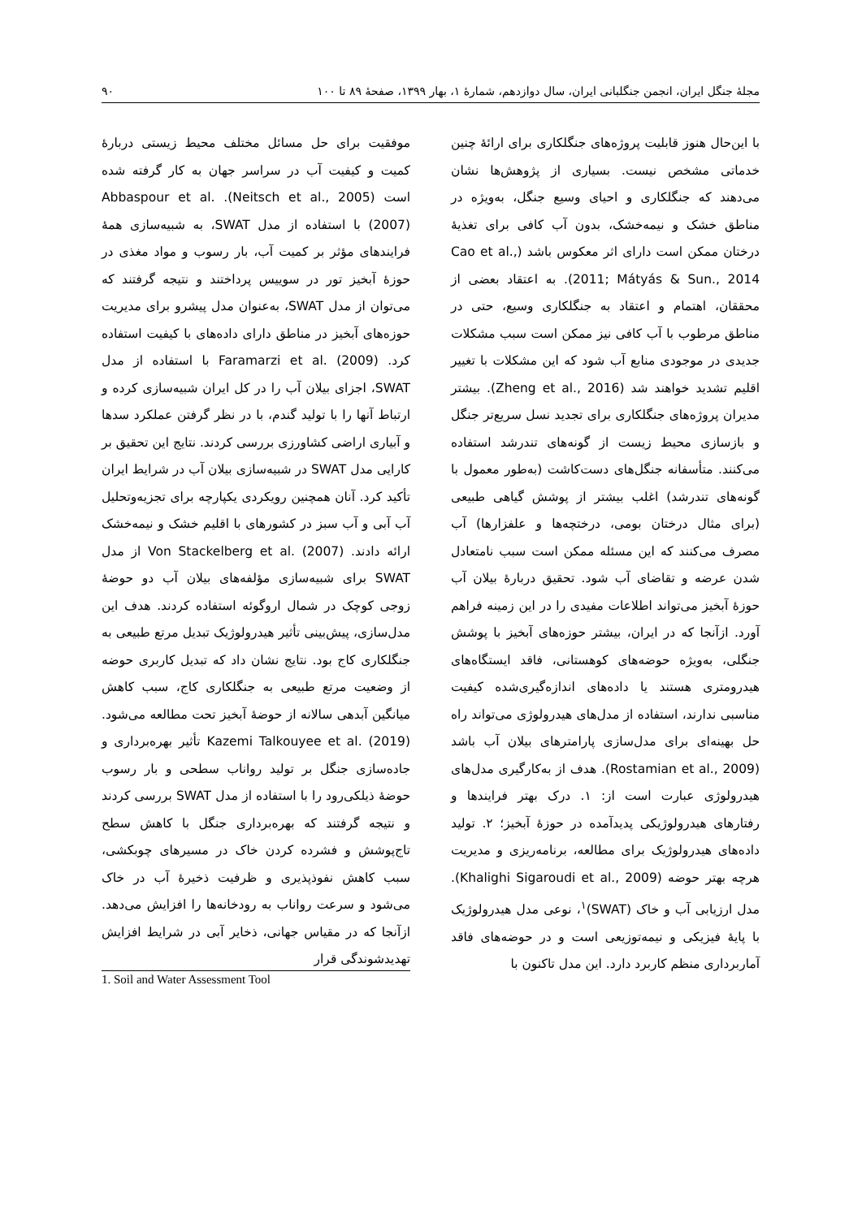مجلهٔ جنگل ایران، انجمن جنگلبانی ایران، سال دوازدهم، شمارهٔ ۱، بهار ۱۳۹۹، صفحهٔ ۸۹ تا ۱۰۰ ۹۰
با این‌حال هنوز قابلیت پروژه‌های جنگلکاری برای ارائهٔ چنین خدماتی مشخص نیست. بسیاری از پژوهش‌ها نشان می‌دهند که جنگلکاری و احیای وسیع جنگل، به‌ویژه در مناطق خشک و نیمه‌خشک، بدون آب کافی برای تغذیهٔ درختان ممکن است دارای اثر معکوس باشد (Cao et al., 2011; Mátyás & Sun., 2014). به اعتقاد بعضی از محققان، اهتمام و اعتقاد به جنگلکاری وسیع، حتی در مناطق مرطوب با آب کافی نیز ممکن است سبب مشکلات جدیدی در موجودی منابع آب شود که این مشکلات با تغییر اقلیم تشدید خواهند شد (Zheng et al., 2016). بیشتر مدیران پروژه‌های جنگلکاری برای تجدید نسل سریع‌تر جنگل و بازسازی محیط زیست از گونه‌های تندرشد استفاده می‌کنند. متأسفانه جنگل‌های دست‌کاشت (به‌طور معمول با گونه‌های تندرشد) اغلب بیشتر از پوشش گیاهی طبیعی (برای مثال درختان بومی، درختچه‌ها و علفزارها) آب مصرف می‌کنند که این مسئله ممکن است سبب نامتعادل شدن عرضه و تقاضای آب شود. تحقیق دربارهٔ بیلان آب حوزهٔ آبخیز می‌تواند اطلاعات مفیدی را در این زمینه فراهم آورد. ازآنجا که در ایران، بیشتر حوزه‌های آبخیز با پوشش جنگلی، به‌ویژه حوضه‌های کوهستانی، فاقد ایستگاه‌های هیدرومتری هستند یا داده‌های اندازه‌گیری‌شده کیفیت مناسبی ندارند، استفاده از مدل‌های هیدرولوژی می‌تواند راه حل بهینه‌ای برای مدل‌سازی پارامترهای بیلان آب باشد (Rostamian et al., 2009). هدف از به‌کارگیری مدل‌های هیدرولوژی عبارت است از: ۱. درک بهتر فرایندها و رفتارهای هیدرولوژیکی پدیدآمده در حوزهٔ آبخیز؛ ۲. تولید داده‌های هیدرولوژیک برای مطالعه، برنامه‌ریزی و مدیریت هرچه بهتر حوضه (Khalighi Sigaroudi et al., 2009). مدل ارزیابی آب و خاک (SWAT)<sup>۱</sup>، نوعی مدل هیدرولوژیک با پایهٔ فیزیکی و نیمه‌توزیعی است و در حوضه‌های فاقد آماربرداری منظم کاربرد دارد. این مدل تاکنون با
موفقیت برای حل مسائل مختلف محیط زیستی دربارهٔ کمیت و کیفیت آب در سراسر جهان به کار گرفته شده است (Neitsch et al., 2005). Abbaspour et al. (2007) با استفاده از مدل SWAT، به شبیه‌سازی همهٔ فرایندهای مؤثر بر کمیت آب، بار رسوب و مواد مغذی در حوزهٔ آبخیز تور در سوییس پرداختند و نتیجه گرفتند که می‌توان از مدل SWAT، به‌عنوان مدل پیشرو برای مدیریت حوزه‌های آبخیز در مناطق دارای داده‌های با کیفیت استفاده کرد. Faramarzi et al. (2009) با استفاده از مدل SWAT، اجزای بیلان آب را در کل ایران شبیه‌سازی کرده و ارتباط آنها را با تولید گندم، با در نظر گرفتن عملکرد سدها و آبیاری اراضی کشاورزی بررسی کردند. نتایج این تحقیق بر کارایی مدل SWAT در شبیه‌سازی بیلان آب در شرایط ایران تأکید کرد. آنان همچنین رویکردی یکپارچه برای تجزیه‌وتحلیل آب آبی و آب سبز در کشورهای با اقلیم خشک و نیمه‌خشک ارائه دادند. Von Stackelberg et al. (2007) از مدل SWAT برای شبیه‌سازی مؤلفه‌های بیلان آب دو حوضهٔ زوجی کوچک در شمال اروگوئه استفاده کردند. هدف این مدل‌سازی، پیش‌بینی تأثیر هیدرولوژیک تبدیل مرتع طبیعی به جنگلکاری کاج بود. نتایج نشان داد که تبدیل کاربری حوضه از وضعیت مرتع طبیعی به جنگلکاری کاج، سبب کاهش میانگین آبدهی سالانه از حوضهٔ آبخیز تحت مطالعه می‌شود. Kazemi Talkouyee et al. (2019) تأثیر بهره‌برداری و جاده‌سازی جنگل بر تولید رواناب سطحی و بار رسوب حوضهٔ ذیلکی‌رود را با استفاده از مدل SWAT بررسی کردند و نتیجه گرفتند که بهره‌برداری جنگل با کاهش سطح تاج‌پوشش و فشرده کردن خاک در مسیرهای چوبکشی، سبب کاهش نفوذپذیری و ظرفیت ذخیرهٔ آب در خاک می‌شود و سرعت رواناب به رودخانه‌ها را افزایش می‌دهد. ازآنجا که در مقیاس جهانی، ذخایر آبی در شرایط افزایش تهدیدشوندگی قرار
1. Soil and Water Assessment Tool